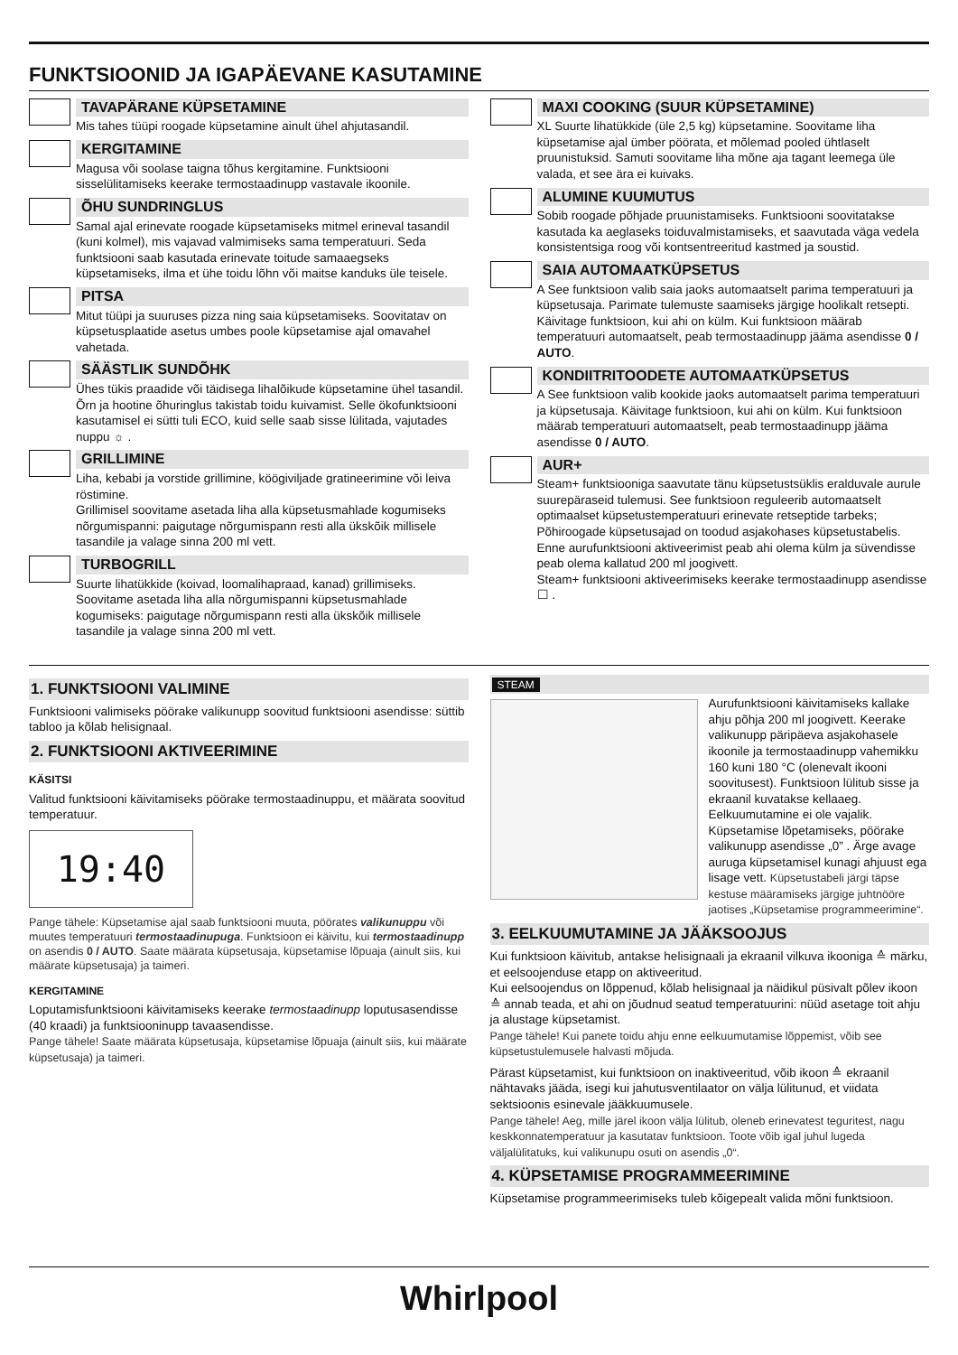FUNKTSIOONID JA IGAPÄEVANE KASUTAMINE
TAVAPÄRANE KÜPSETAMINE
Mis tahes tüüpi roogade küpsetamine ainult ühel ahjutasandil.
KERGITAMINE
Magusa või soolase taigna tõhus kergitamine. Funktsiooni sisselülitamiseks keerake termostaadinupp vastavale ikoonile.
ÕHU SUNDRINGLUS
Samal ajal erinevate roogade küpsetamiseks mitmel erineval tasandil (kuni kolmel), mis vajavad valmimiseks sama temperatuuri. Seda funktsiooni saab kasutada erinevate toitude samaaegseks küpsetamiseks, ilma et ühe toidu lõhn või maitse kanduks üle teisele.
PITSA
Mitut tüüpi ja suuruses pizza ning saia küpsetamiseks. Soovitatav on küpsetusplaatide asetus umbes poole küpsetamise ajal omavahel vahetada.
SÄÄSTLIK SUNDÕHK
Ühes tükis praadide või täidisega lihalõikude küpsetamine ühel tasandil. Õrn ja hootine õhuringlus takistab toidu kuivamist. Selle ökofunktsiooni kasutamisel ei sütti tuli ECO, kuid selle saab sisse lülitada, vajutades nuppu ☼ .
GRILLIMINE
Liha, kebabi ja vorstide grillimine, köögiviljade gratineerimine või leiva röstimine.
Grillimisel soovitame asetada liha alla küpsetusmahlade kogumiseks nõrgumispanni: paigutage nõrgumispann resti alla ükskõik millisele tasandile ja valage sinna 200 ml vett.
TURBOGRILL
Suurte lihatükkide (koivad, loomalihapraad, kanad) grillimiseks. Soovitame asetada liha alla nõrgumispanni küpsetusmahlade kogumiseks: paigutage nõrgumispann resti alla ükskõik millisele tasandile ja valage sinna 200 ml vett.
MAXI COOKING (SUUR KÜPSETAMINE)
XL Suurte lihatükkide (üle 2,5 kg) küpsetamine. Soovitame liha küpsetamise ajal ümber pöörata, et mõlemad pooled ühtlaselt pruunistuksid. Samuti soovitame liha mõne aja tagant leemega üle valada, et see ära ei kuivaks.
ALUMINE KUUMUTUS
Sobib roogade põhjade pruunistamiseks. Funktsiooni soovitatakse kasutada ka aeglaseks toiduvalmistamiseks, et saavutada väga vedela konsistentsiga roog või kontsentreeritud kastmed ja soustid.
SAIA AUTOMAATKÜPSETUS
A See funktsioon valib saia jaoks automaatselt parima temperatuuri ja küpsetusaja. Parimate tulemuste saamiseks järgige hoolikalt retsepti. Käivitage funktsioon, kui ahi on külm. Kui funktsioon määrab temperatuuri automaatselt, peab termostaadinupp jääma asendisse 0 / AUTO.
KONDIITRITOODETE AUTOMAATKÜPSETUS
A See funktsioon valib kookide jaoks automaatselt parima temperatuuri ja küpsetusaja. Käivitage funktsioon, kui ahi on külm. Kui funktsioon määrab temperatuuri automaatselt, peab termostaadinupp jääma asendisse 0 / AUTO.
AUR+
Steam+ funktsiooniga saavutate tänu küpsetustsüklis eralduvale aurule suurepäraseid tulemusi. See funktsioon reguleerib automaatselt optimaalset küpsetustemperatuuri erinevate retseptide tarbeks; Põhiroogade küpsetusajad on toodud asjakohases küpsetustabelis. Enne aurufunktsiooni aktiveerimist peab ahi olema külm ja süvendisse peab olema kallatud 200 ml joogivett.
Steam+ funktsiooni aktiveerimiseks keerake termostaadinupp asendisse ☐ .
1. FUNKTSIOONI VALIMINE
Funktsiooni valimiseks pöörake valikunupp soovitud funktsiooni asendisse: süttib tabloo ja kõlab helisignaal.
2. FUNKTSIOONI AKTIVEERIMINE
KÄSITSI
Valitud funktsiooni käivitamiseks pöörake termostaadinuppu, et määrata soovitud temperatuur.
19:40
Pange tähele: Küpsetamise ajal saab funktsiooni muuta, pöörates valikunuppu või muutes temperatuuri termostaadinupuga. Funktsioon ei käivitu, kui termostaadinupp on asendis 0 / AUTO. Saate määrata küpsetusaja, küpsetamise lõpuaja (ainult siis, kui määrate küpsetusaja) ja taimeri.
KERGITAMINE
Loputamisfunktsiooni käivitamiseks keerake termostaadinupp loputusasendisse (40 kraadi) ja funktsiooninupp tavaasendisse.
Pange tähele! Saate määrata küpsetusaja, küpsetamise lõpuaja (ainult siis, kui määrate küpsetusaja) ja taimeri.
STEAM
Aurufunktsiooni käivitamiseks kallake ahju põhja 200 ml joogivett. Keerake valikunupp päripäeva asjakohasele ikoonile ja termostaadinupp vahemikku 160 kuni 180 °C (olenevalt ikooni soovitusest). Funktsioon lülitub sisse ja ekraanil kuvatakse kellaaeg. Eelkuumutamine ei ole vajalik. Küpsetamise lõpetamiseks, pöörake valikunupp asendisse „0” . Ärge avage auruga küpsetamisel kunagi ahjuust ega lisage vett. Küpsetustabeli järgi täpse kestuse määramiseks järgige juhtnööre jaotises „Küpsetamise programmeerimine“.
3. EELKUUMUTAMINE JA JÄÄKSOOJUS
Kui funktsioon käivitub, antakse helisignaali ja ekraanil vilkuva ikooniga ≙ märku, et eelsoojenduse etapp on aktiveeritud.
Kui eelsoojendus on lõppenud, kõlab helisignaal ja näidikul püsivalt põlev ikoon ≙ annab teada, et ahi on jõudnud seatud temperatuurini: nüüd asetage toit ahju ja alustage küpsetamist.
Pange tähele! Kui panete toidu ahju enne eelkuumutamise lõppemist, võib see küpsetustulemusele halvasti mõjuda.
Pärast küpsetamist, kui funktsioon on inaktiveeritud, võib ikoon ≙ ekraanil nähtavaks jääda, isegi kui jahutusventilaator on välja lülitunud, et viidata sektsioonis esinevale jääkkuumusele.
Pange tähele! Aeg, mille järel ikoon välja lülitub, oleneb erinevatest teguritest, nagu keskkonnatemperatuur ja kasutatav funktsioon. Toote võib igal juhul lugeda väljalülitatuks, kui valikunupu osuti on asendis „0“.
4. KÜPSETAMISE PROGRAMMEERIMINE
Küpsetamise programmeerimiseks tuleb kõigepealt valida mõni funktsioon.
Whirlpool